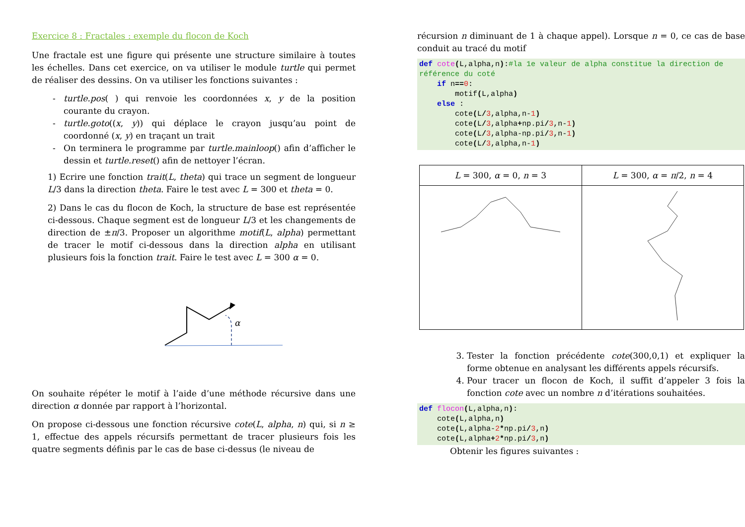Exercice 8 : Fractales : exemple du flocon de Koch
Une fractale est une figure qui présente une structure similaire à toutes les échelles. Dans cet exercice, on va utiliser le module turtle qui permet de réaliser des dessins. On va utiliser les fonctions suivantes :
turtle.pos( ) qui renvoie les coordonnées x, y de la position courante du crayon.
turtle.goto((x, y)) qui déplace le crayon jusqu’au point de coordonné (x, y) en traçant un trait
On terminera le programme par turtle.mainloop() afin d’afficher le dessin et turtle.reset() afin de nettoyer l’écran.
1) Ecrire une fonction trait(L, theta) qui trace un segment de longueur L/3 dans la direction theta. Faire le test avec L = 300 et theta = 0.
2) Dans le cas du flocon de Koch, la structure de base est représentée ci-dessous. Chaque segment est de longueur L/3 et les changements de direction de ±π/3. Proposer un algorithme motif(L, alpha) permettant de tracer le motif ci-dessous dans la direction alpha en utilisant plusieurs fois la fonction trait. Faire le test avec L = 300 α = 0.
α
On souhaite répéter le motif à l’aide d’une méthode récursive dans une direction α donnée par rapport à l’horizontal.
On propose ci-dessous une fonction récursive cote(L, alpha, n) qui, si n ≥ 1, effectue des appels récursifs permettant de tracer plusieurs fois les quatre segments définis par le cas de base ci-dessus (le niveau de
récursion n diminuant de 1 à chaque appel). Lorsque n = 0, ce cas de base conduit au tracé du motif
def cote(L,alpha,n):#la 1e valeur de alpha constitue la direction de référence du coté
    if n==0:
        motif(L,alpha)
    else :
        cote(L/3,alpha,n-1)
        cote(L/3,alpha+np.pi/3,n-1)
        cote(L/3,alpha-np.pi/3,n-1)
        cote(L/3,alpha,n-1)
| L = 300, α = 0, n = 3 | L = 300, α = π /2, n = 4 |
3. Tester la fonction précédente cote(300,0,1) et expliquer la forme obtenue en analysant les différents appels récursifs.
4. Pour tracer un flocon de Koch, il suffit d’appeler 3 fois la fonction cote avec un nombre n d’itérations souhaitées.
def flocon(L,alpha,n):
    cote(L,alpha,n)
    cote(L,alpha-2*np.pi/3,n)
    cote(L,alpha+2*np.pi/3,n)
Obtenir les figures suivantes :